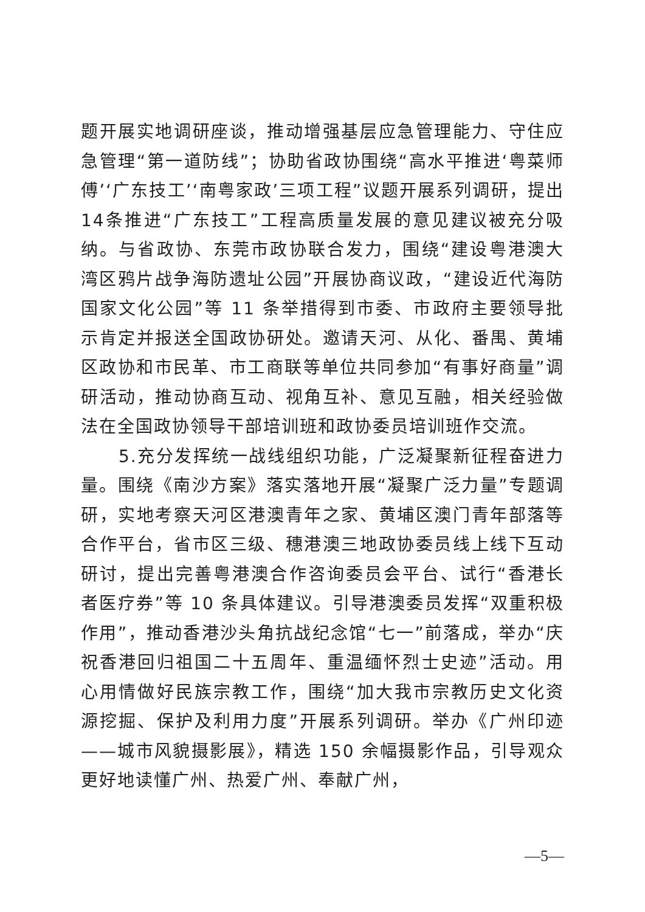题开展实地调研座谈，推动增强基层应急管理能力、守住应急管理“第一道防线”；协助省政协围绕“高水平推进‘粤菜师傅’‘广东技工’‘南粤家政’三项工程”议题开展系列调研，提出14条推进“广东技工”工程高质量发展的意见建议被充分吸纳。与省政协、东莞市政协联合发力，围绕“建设粤港澳大湾区鸦片战争海防遗址公园”开展协商议政，“建设近代海防国家文化公园”等 11 条举措得到市委、市政府主要领导批示肯定并报送全国政协研处。邀请天河、从化、番禺、黄埔区政协和市民革、市工商联等单位共同参加“有事好商量”调研活动，推动协商互动、视角互补、意见互融，相关经验做法在全国政协领导干部培训班和政协委员培训班作交流。
5.充分发挥统一战线组织功能，广泛凝聚新征程奋进力量。围绕《南沙方案》落实落地开展“凝聚广泛力量”专题调研，实地考察天河区港澳青年之家、黄埔区澳门青年部落等合作平台，省市区三级、穗港澳三地政协委员线上线下互动研讨，提出完善粤港澳合作咨询委员会平台、试行“香港长者医疗券”等 10 条具体建议。引导港澳委员发挥“双重积极作用”，推动香港沙头角抗战纪念馆“七一”前落成，举办“庆祝香港回归祖国二十五周年、重温缅怀烈士史迹”活动。用心用情做好民族宗教工作，围绕“加大我市宗教历史文化资源挖掘、保护及利用力度”开展系列调研。举办《广州印迹——城市风貌摄影展》，精选 150 余幅摄影作品，引导观众更好地读懂广州、热爱广州、奉献广州，
—5—